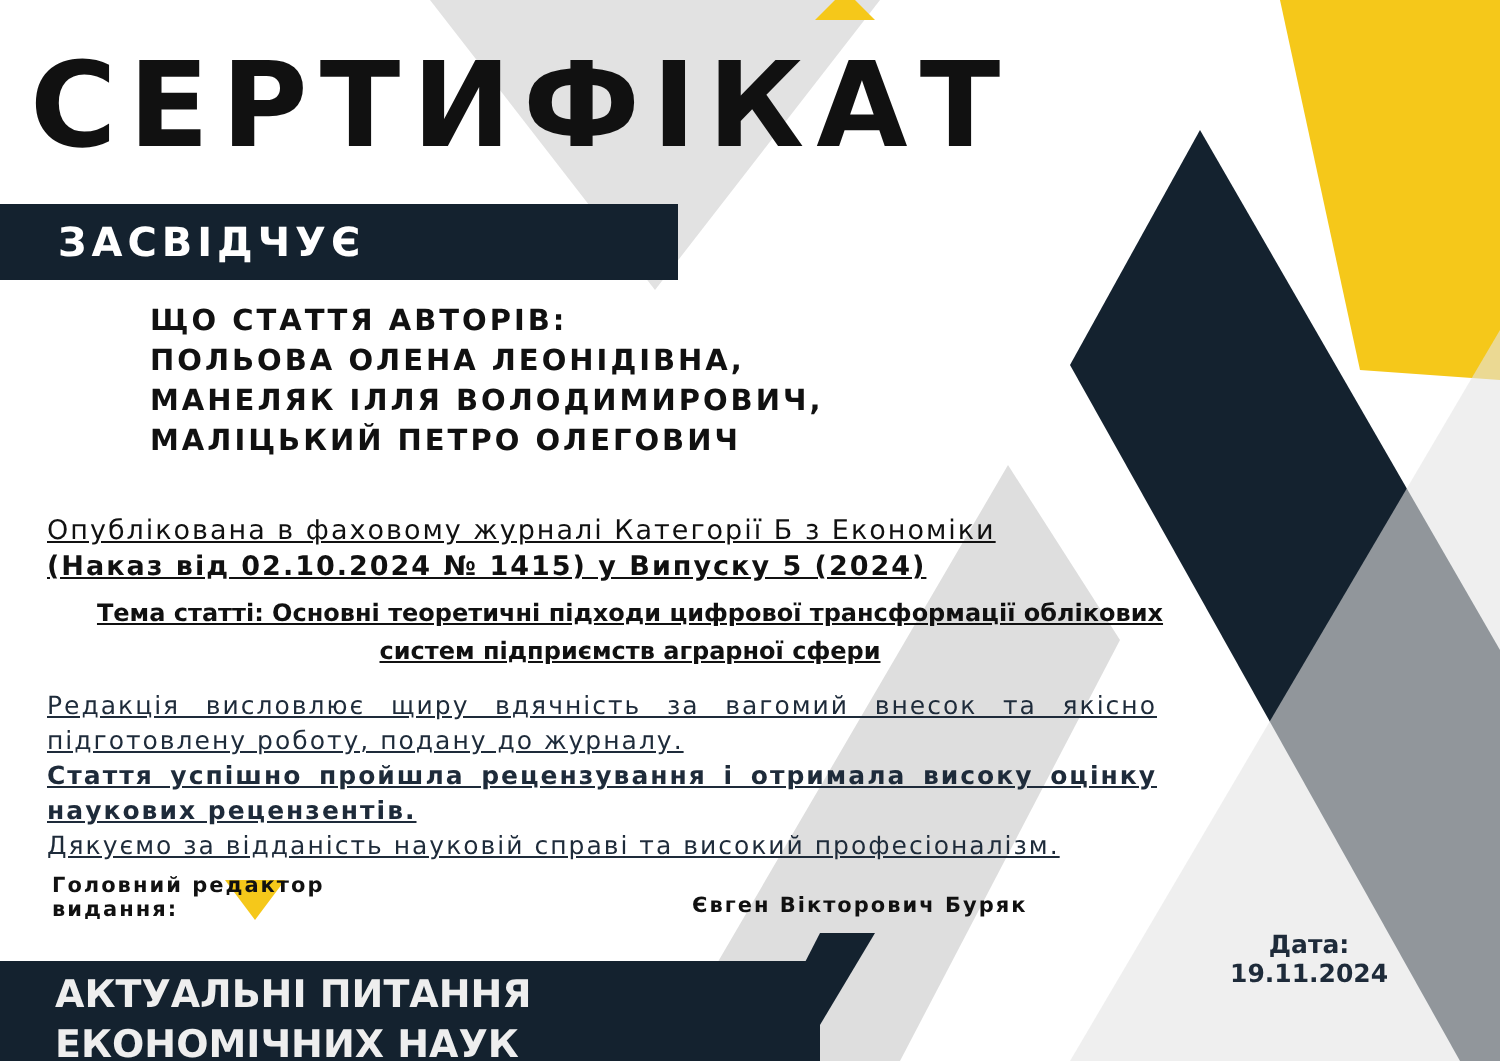СЕРТИФІКАТ
ЗАСВІДЧУЄ
ЩО СТАТТЯ АВТОРІВ:
ПОЛЬОВА ОЛЕНА ЛЕОНІДІВНА,
МАНЕЛЯК ІЛЛЯ ВОЛОДИМИРОВИЧ,
МАЛІЦЬКИЙ ПЕТРО ОЛЕГОВИЧ
Опублікована в фаховому журналі Категорії Б з Економіки
(Наказ від 02.10.2024 № 1415) у Випуску 5 (2024)
Тема статті: Основні теоретичні підходи цифрової трансформації облікових систем підприємств аграрної сфери
Редакція висловлює щиру вдячність за вагомий внесок та якісно підготовлену роботу, подану до журналу.
Стаття успішно пройшла рецензування і отримала високу оцінку наукових рецензентів.
Дякуємо за відданість науковій справі та високий професіоналізм.
Головний редактор
видання:
Євген Вікторович Буряк
АКТУАЛЬНІ ПИТАННЯ
ЕКОНОМІЧНИХ НАУК
Дата:
19.11.2024